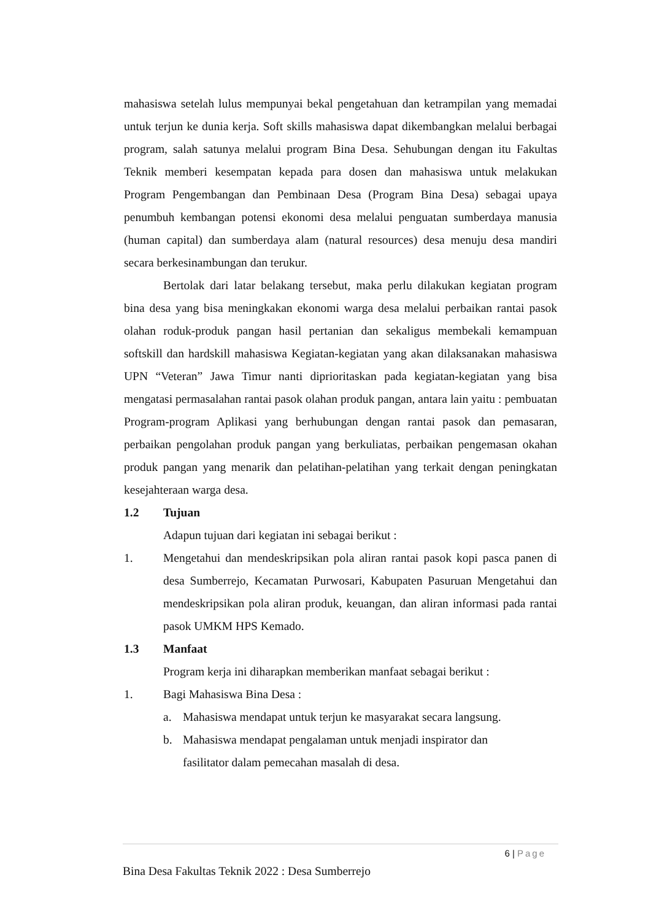mahasiswa setelah lulus mempunyai bekal pengetahuan dan ketrampilan yang memadai untuk terjun ke dunia kerja. Soft skills mahasiswa dapat dikembangkan melalui berbagai program, salah satunya melalui program Bina Desa. Sehubungan dengan itu Fakultas Teknik memberi kesempatan kepada para dosen dan mahasiswa untuk melakukan Program Pengembangan dan Pembinaan Desa (Program Bina Desa) sebagai upaya penumbuh kembangan potensi ekonomi desa melalui penguatan sumberdaya manusia (human capital) dan sumberdaya alam (natural resources) desa menuju desa mandiri secara berkesinambungan dan terukur.
Bertolak dari latar belakang tersebut, maka perlu dilakukan kegiatan program bina desa yang bisa meningkakan ekonomi warga desa melalui perbaikan rantai pasok olahan roduk-produk pangan hasil pertanian dan sekaligus membekali kemampuan softskill dan hardskill mahasiswa Kegiatan-kegiatan yang akan dilaksanakan mahasiswa UPN “Veteran” Jawa Timur nanti diprioritaskan pada kegiatan-kegiatan yang bisa mengatasi permasalahan rantai pasok olahan produk pangan, antara lain yaitu : pembuatan Program-program Aplikasi yang berhubungan dengan rantai pasok dan pemasaran, perbaikan pengolahan produk pangan yang berkuliatas, perbaikan pengemasan okahan produk pangan yang menarik dan pelatihan-pelatihan yang terkait dengan peningkatan kesejahteraan warga desa.
1.2 Tujuan
Adapun tujuan dari kegiatan ini sebagai berikut :
1. Mengetahui dan mendeskripsikan pola aliran rantai pasok kopi pasca panen di desa Sumberrejo, Kecamatan Purwosari, Kabupaten Pasuruan Mengetahui dan mendeskripsikan pola aliran produk, keuangan, dan aliran informasi pada rantai pasok UMKM HPS Kemado.
1.3 Manfaat
Program kerja ini diharapkan memberikan manfaat sebagai berikut :
1. Bagi Mahasiswa Bina Desa :
a. Mahasiswa mendapat untuk terjun ke masyarakat secara langsung.
b. Mahasiswa mendapat pengalaman untuk menjadi inspirator dan
fasilitator dalam pemecahan masalah di desa.
6 | Page
Bina Desa Fakultas Teknik 2022 : Desa Sumberrejo